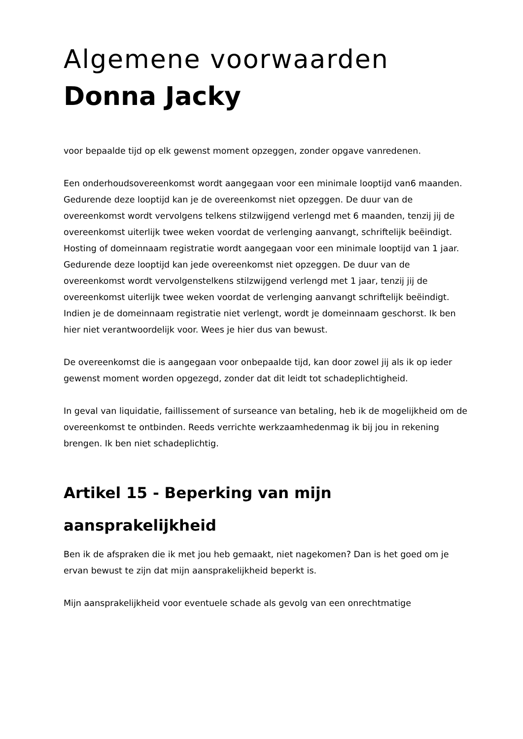Algemene voorwaarden
Donna Jacky
voor bepaalde tijd op elk gewenst moment opzeggen, zonder opgave vanredenen.
Een onderhoudsovereenkomst wordt aangegaan voor een minimale looptijd van6 maanden. Gedurende deze looptijd kan je de overeenkomst niet opzeggen. De duur van de overeenkomst wordt vervolgens telkens stilzwijgend verlengd met 6 maanden, tenzij jij de overeenkomst uiterlijk twee weken voordat de verlenging aanvangt, schriftelijk beëindigt. Hosting of domeinnaam registratie wordt aangegaan voor een minimale looptijd van 1 jaar. Gedurende deze looptijd kan jede overeenkomst niet opzeggen. De duur van de overeenkomst wordt vervolgenstelkens stilzwijgend verlengd met 1 jaar, tenzij jij de overeenkomst uiterlijk twee weken voordat de verlenging aanvangt schriftelijk beëindigt. Indien je de domeinnaam registratie niet verlengt, wordt je domeinnaam geschorst. Ik ben hier niet verantwoordelijk voor. Wees je hier dus van bewust.
De overeenkomst die is aangegaan voor onbepaalde tijd, kan door zowel jij als ik op ieder gewenst moment worden opgezegd, zonder dat dit leidt tot schadeplichtigheid.
In geval van liquidatie, faillissement of surseance van betaling, heb ik de mogelijkheid om de overeenkomst te ontbinden. Reeds verrichte werkzaamhedenmag ik bij jou in rekening brengen. Ik ben niet schadeplichtig.
Artikel 15 - Beperking van mijn aansprakelijkheid
Ben ik de afspraken die ik met jou heb gemaakt, niet nagekomen? Dan is het goed om je ervan bewust te zijn dat mijn aansprakelijkheid beperkt is.
Mijn aansprakelijkheid voor eventuele schade als gevolg van een onrechtmatige